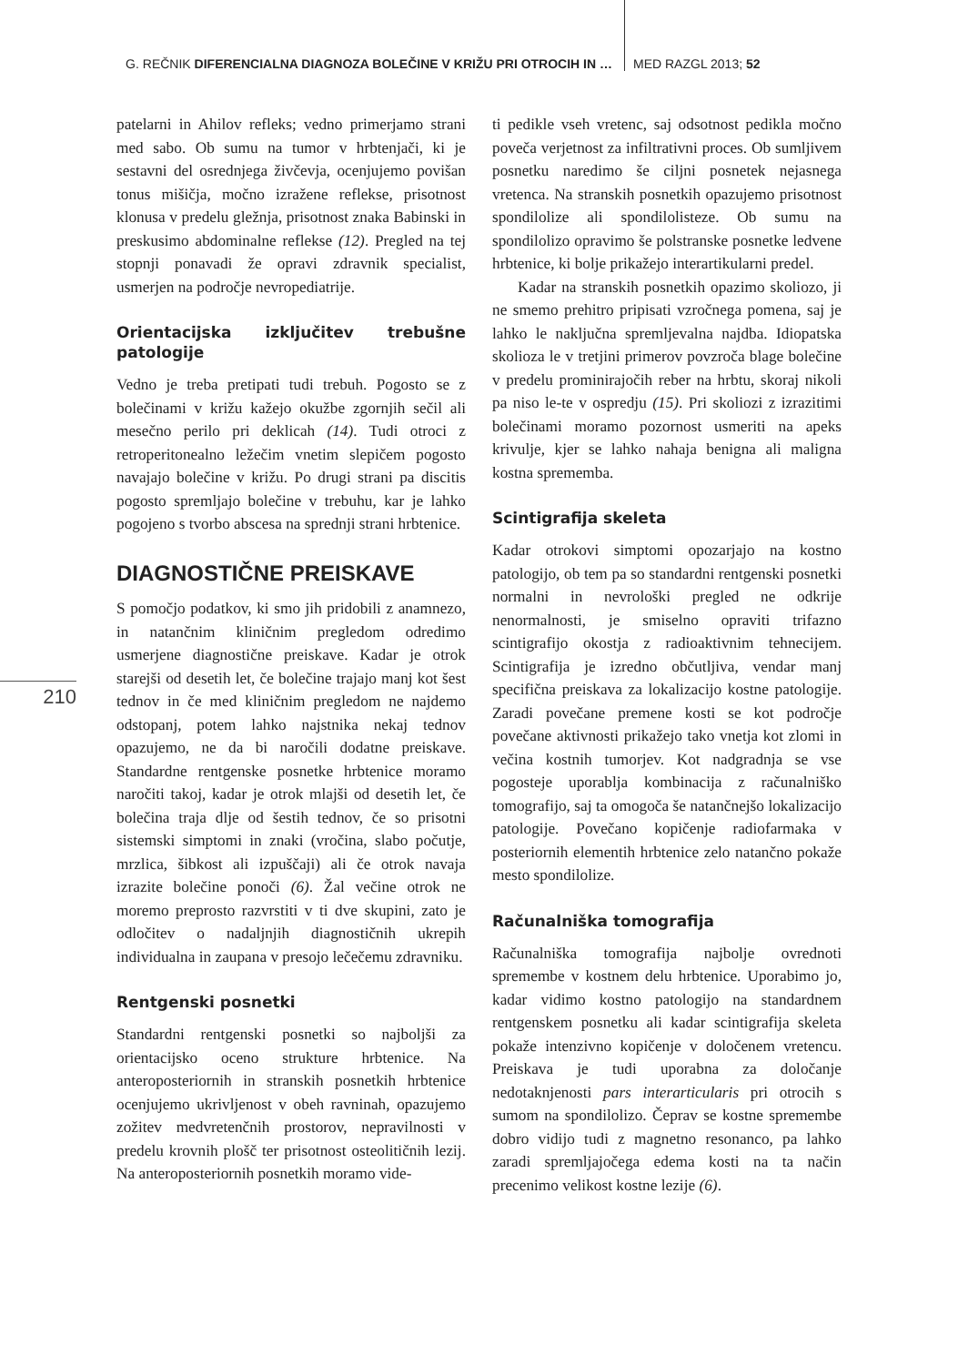G. REČNIK DIFERENCIALNA DIAGNOZA BOLEČINE V KRIŽU PRI OTROCIH IN … MED RAZGL 2013; 52
210
patelarni in Ahilov refleks; vedno primerjamo strani med sabo. Ob sumu na tumor v hrbtenjači, ki je sestavni del osrednjega živčevja, ocenjujemo povišan tonus mišičja, močno izražene reflekse, prisotnost klonusa v predelu gležnja, prisotnost znaka Babinski in preskusimo abdominalne reflekse (12). Pregled na tej stopnji ponavadi že opravi zdravnik specialist, usmerjen na področje nevropediatrije.
Orientacijska izključitev trebušne patologije
Vedno je treba pretipati tudi trebuh. Pogosto se z bolečinami v križu kažejo okužbe zgornjih sečil ali mesečno perilo pri deklicah (14). Tudi otroci z retroperitonealno ležečim vnetim slepičem pogosto navajajo bolečine v križu. Po drugi strani pa discitis pogosto spremljajo bolečine v trebuhu, kar je lahko pogojeno s tvorbo abscesa na sprednji strani hrbtenice.
DIAGNOSTIČNE PREISKAVE
S pomočjo podatkov, ki smo jih pridobili z anamnezo, in natančnim kliničnim pregledom odredimo usmerjene diagnostične preiskave. Kadar je otrok starejši od desetih let, če bolečine trajajo manj kot šest tednov in če med kliničnim pregledom ne najdemo odstopanj, potem lahko najstnika nekaj tednov opazujemo, ne da bi naročili dodatne preiskave. Standardne rentgenske posnetke hrbtenice moramo naročiti takoj, kadar je otrok mlajši od desetih let, če bolečina traja dlje od šestih tednov, če so prisotni sistemski simptomi in znaki (vročina, slabo počutje, mrzlica, šibkost ali izpuščaji) ali če otrok navaja izrazite bolečine ponoči (6). Žal večine otrok ne moremo preprosto razvrstiti v ti dve skupini, zato je odločitev o nadaljnjih diagnostičnih ukrepih individualna in zaupana v presojo lečečemu zdravniku.
Rentgenski posnetki
Standardni rentgenski posnetki so najboljši za orientacijsko oceno strukture hrbtenice. Na anteroposteriornih in stranskih posnetkih hrbtenice ocenjujemo ukrivljenost v obeh ravninah, opazujemo zožitev medvretenčnih prostorov, nepravilnosti v predelu krovnih plošč ter prisotnost osteolitičnih lezij. Na anteroposteriornih posnetkih moramo vide-
ti pedikle vseh vretenc, saj odsotnost pedikla močno poveča verjetnost za infiltrativni proces. Ob sumljivem posnetku naredimo še ciljni posnetek nejasnega vretenca. Na stranskih posnetkih opazujemo prisotnost spondilolize ali spondilolisteze. Ob sumu na spondilolizo opravimo še polstranske posnetke ledvene hrbtenice, ki bolje prikažejo interartikularni predel.
Kadar na stranskih posnetkih opazimo skoliozo, ji ne smemo prehitro pripisati vzročnega pomena, saj je lahko le naključna spremljevalna najdba. Idiopatska skolioza le v tretjini primerov povzroča blage bolečine v predelu prominirajočih reber na hrbtu, skoraj nikoli pa niso le-te v ospredju (15). Pri skoliozi z izrazitimi bolečinami moramo pozornost usmeriti na apeks krivulje, kjer se lahko nahaja benigna ali maligna kostna sprememba.
Scintigrafija skeleta
Kadar otrokovi simptomi opozarjajo na kostno patologijo, ob tem pa so standardni rentgenski posnetki normalni in nevrološki pregled ne odkrije nenormalnosti, je smiselno opraviti trifazno scintigrafijo okostja z radioaktivnim tehnecijem. Scintigrafija je izredno občutljiva, vendar manj specifična preiskava za lokalizacijo kostne patologije. Zaradi povečane premene kosti se kot področje povečane aktivnosti prikažejo tako vnetja kot zlomi in večina kostnih tumorjev. Kot nadgradnja se vse pogosteje uporablja kombinacija z računalniško tomografijo, saj ta omogoča še natančnejšo lokalizacijo patologije. Povečano kopičenje radiofarmaka v posteriornih elementih hrbtenice zelo natančno pokaže mesto spondilolize.
Računalniška tomografija
Računalniška tomografija najbolje ovrednoti spremembe v kostnem delu hrbtenice. Uporabimo jo, kadar vidimo kostno patologijo na standardnem rentgenskem posnetku ali kadar scintigrafija skeleta pokaže intenzivno kopičenje v določenem vretencu. Preiskava je tudi uporabna za določanje nedotaknjenosti pars interarticularis pri otrocih s sumom na spondilolizo. Čeprav se kostne spremembe dobro vidijo tudi z magnetno resonanco, pa lahko zaradi spremljajočega edema kosti na ta način precenimo velikost kostne lezije (6).